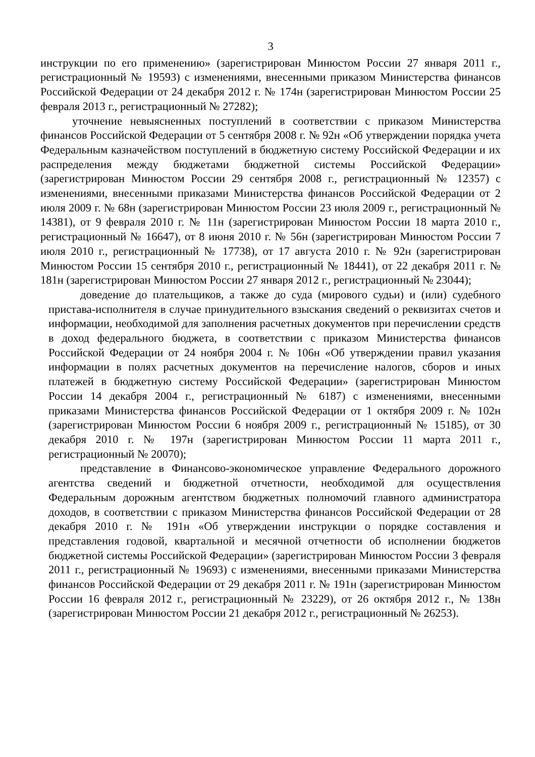3
инструкции по его применению» (зарегистрирован Минюстом России 27 января 2011 г., регистрационный № 19593) с изменениями, внесенными приказом Министерства финансов Российской Федерации от 24 декабря 2012 г. № 174н (зарегистрирован Минюстом России 25 февраля 2013 г., регистрационный № 27282);
уточнение невыясненных поступлений в соответствии с приказом Министерства финансов Российской Федерации от 5 сентября 2008 г. № 92н «Об утверждении порядка учета Федеральным казначейством поступлений в бюджетную систему Российской Федерации и их распределения между бюджетами бюджетной системы Российской Федерации» (зарегистрирован Минюстом России 29 сентября 2008 г., регистрационный № 12357) с изменениями, внесенными приказами Министерства финансов Российской Федерации от 2 июля 2009 г. № 68н (зарегистрирован Минюстом России 23 июля 2009 г., регистрационный № 14381), от 9 февраля 2010 г. № 11н (зарегистрирован Минюстом России 18 марта 2010 г., регистрационный № 16647), от 8 июня 2010 г. № 56н (зарегистрирован Минюстом России 7 июля 2010 г., регистрационный № 17738), от 17 августа 2010 г. № 92н (зарегистрирован Минюстом России 15 сентября 2010 г., регистрационный № 18441), от 22 декабря 2011 г. № 181н (зарегистрирован Минюстом России 27 января 2012 г., регистрационный № 23044);
доведение до плательщиков, а также до суда (мирового судьи) и (или) судебного пристава-исполнителя в случае принудительного взыскания сведений о реквизитах счетов и информации, необходимой для заполнения расчетных документов при перечислении средств в доход федерального бюджета, в соответствии с приказом Министерства финансов Российской Федерации от 24 ноября 2004 г. № 106н «Об утверждении правил указания информации в полях расчетных документов на перечисление налогов, сборов и иных платежей в бюджетную систему Российской Федерации» (зарегистрирован Минюстом России 14 декабря 2004 г., регистрационный № 6187) с изменениями, внесенными приказами Министерства финансов Российской Федерации от 1 октября 2009 г. № 102н (зарегистрирован Минюстом России 6 ноября 2009 г., регистрационный № 15185), от 30 декабря 2010 г. № 197н (зарегистрирован Минюстом России 11 марта 2011 г., регистрационный № 20070);
представление в Финансово-экономическое управление Федерального дорожного агентства сведений и бюджетной отчетности, необходимой для осуществления Федеральным дорожным агентством бюджетных полномочий главного администратора доходов, в соответствии с приказом Министерства финансов Российской Федерации от 28 декабря 2010 г. № 191н «Об утверждении инструкции о порядке составления и представления годовой, квартальной и месячной отчетности об исполнении бюджетов бюджетной системы Российской Федерации» (зарегистрирован Минюстом России 3 февраля 2011 г., регистрационный № 19693) с изменениями, внесенными приказами Министерства финансов Российской Федерации от 29 декабря 2011 г. № 191н (зарегистрирован Минюстом России 16 февраля 2012 г., регистрационный № 23229), от 26 октября 2012 г., № 138н (зарегистрирован Минюстом России 21 декабря 2012 г., регистрационный № 26253).